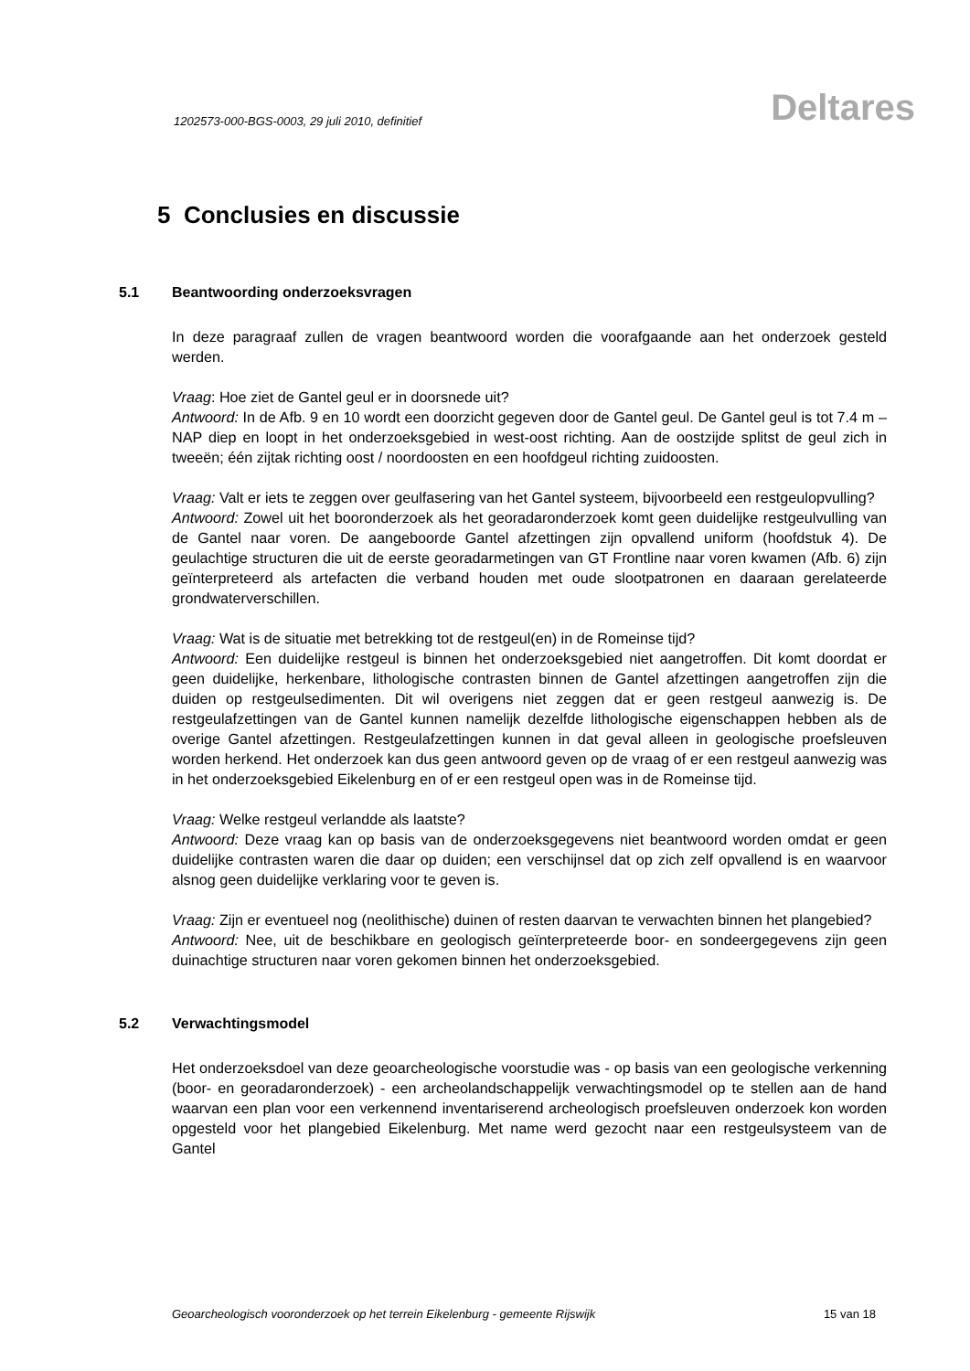1202573-000-BGS-0003, 29 juli 2010, definitief
Deltares
5 Conclusies en discussie
5.1 Beantwoording onderzoeksvragen
In deze paragraaf zullen de vragen beantwoord worden die voorafgaande aan het onderzoek gesteld werden.
Vraag: Hoe ziet de Gantel geul er in doorsnede uit?
Antwoord: In de Afb. 9 en 10 wordt een doorzicht gegeven door de Gantel geul. De Gantel geul is tot 7.4 m – NAP diep en loopt in het onderzoeksgebied in west-oost richting. Aan de oostzijde splitst de geul zich in tweeën; één zijtak richting oost / noordoosten en een hoofdgeul richting zuidoosten.
Vraag: Valt er iets te zeggen over geulfasering van het Gantel systeem, bijvoorbeeld een restgeulopvulling?
Antwoord: Zowel uit het booronderzoek als het georadaronderzoek komt geen duidelijke restgeulvulling van de Gantel naar voren. De aangeboorde Gantel afzettingen zijn opvallend uniform (hoofdstuk 4). De geulachtige structuren die uit de eerste georadarmetingen van GT Frontline naar voren kwamen (Afb. 6) zijn geïnterpreteerd als artefacten die verband houden met oude slootpatronen en daaraan gerelateerde grondwaterverschillen.
Vraag: Wat is de situatie met betrekking tot de restgeul(en) in de Romeinse tijd?
Antwoord: Een duidelijke restgeul is binnen het onderzoeksgebied niet aangetroffen. Dit komt doordat er geen duidelijke, herkenbare, lithologische contrasten binnen de Gantel afzettingen aangetroffen zijn die duiden op restgeulsedimenten. Dit wil overigens niet zeggen dat er geen restgeul aanwezig is. De restgeulafzettingen van de Gantel kunnen namelijk dezelfde lithologische eigenschappen hebben als de overige Gantel afzettingen. Restgeulafzettingen kunnen in dat geval alleen in geologische proefsleuven worden herkend. Het onderzoek kan dus geen antwoord geven op de vraag of er een restgeul aanwezig was in het onderzoeksgebied Eikelenburg en of er een restgeul open was in de Romeinse tijd.
Vraag: Welke restgeul verlandde als laatste?
Antwoord: Deze vraag kan op basis van de onderzoeksgegevens niet beantwoord worden omdat er geen duidelijke contrasten waren die daar op duiden; een verschijnsel dat op zich zelf opvallend is en waarvoor alsnog geen duidelijke verklaring voor te geven is.
Vraag: Zijn er eventueel nog (neolithische) duinen of resten daarvan te verwachten binnen het plangebied?
Antwoord: Nee, uit de beschikbare en geologisch geïnterpreteerde boor- en sondeergegevens zijn geen duinachtige structuren naar voren gekomen binnen het onderzoeksgebied.
5.2 Verwachtingsmodel
Het onderzoeksdoel van deze geoarcheologische voorstudie was - op basis van een geologische verkenning (boor- en georadaronderzoek) - een archeolandschappelijk verwachtingsmodel op te stellen aan de hand waarvan een plan voor een verkennend inventariserend archeologisch proefsleuven onderzoek kon worden opgesteld voor het plangebied Eikelenburg. Met name werd gezocht naar een restgeulsysteem van de Gantel
Geoarcheologisch vooronderzoek op het terrein Eikelenburg - gemeente Rijswijk 15 van 18